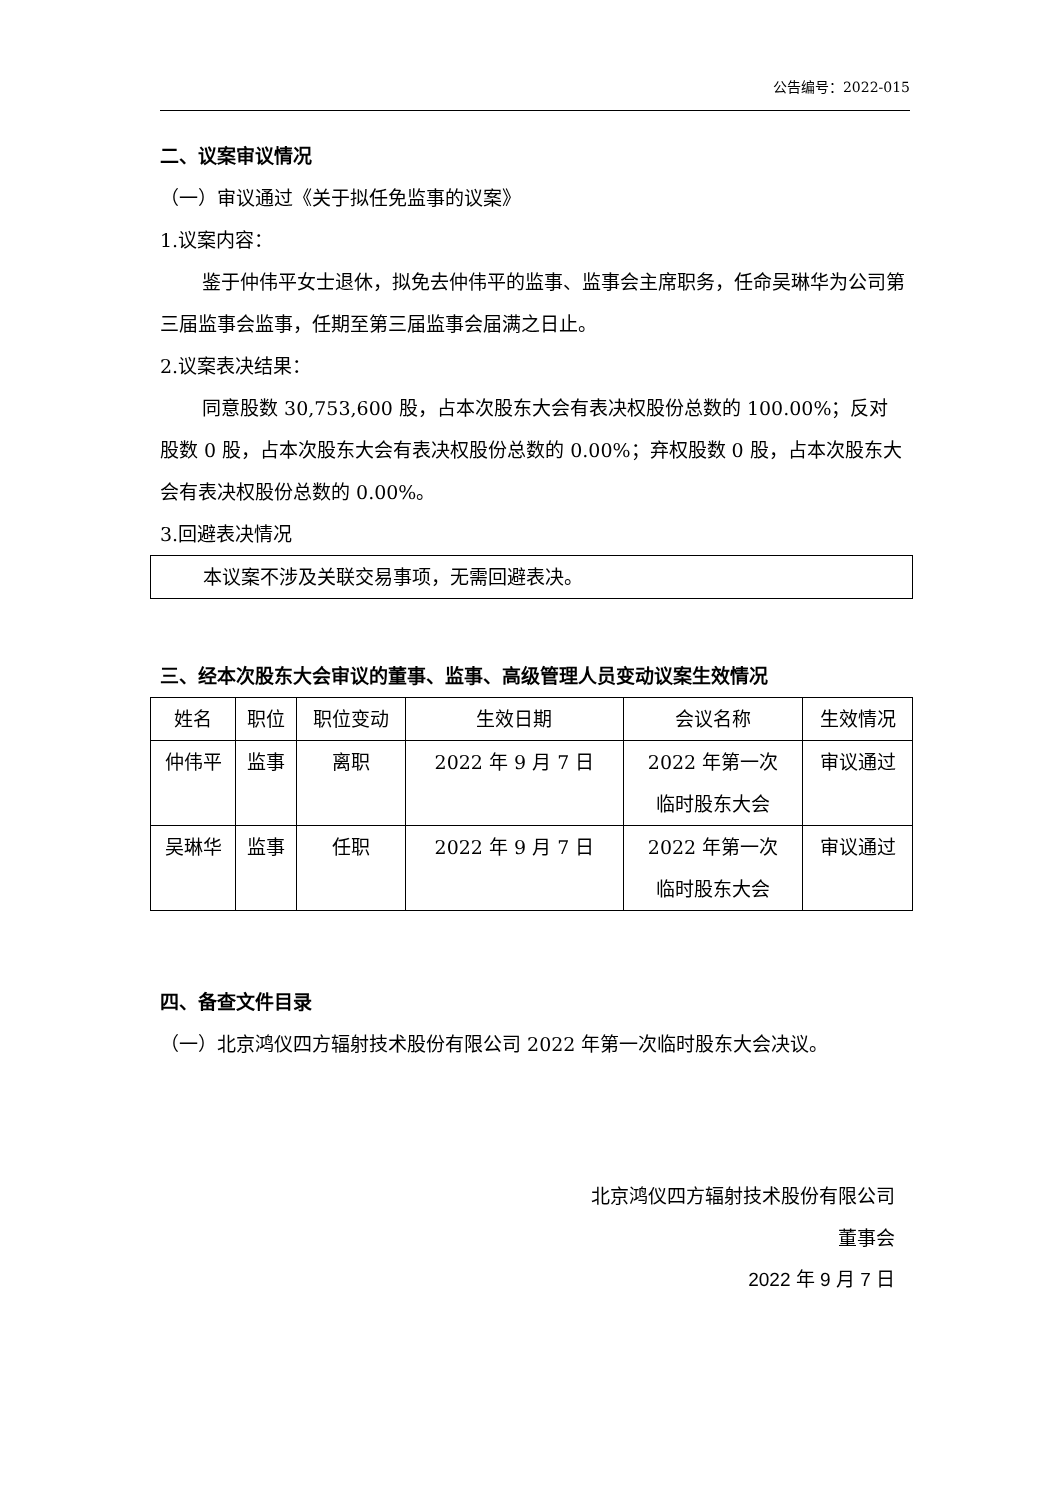公告编号：2022-015
二、议案审议情况
（一）审议通过《关于拟任免监事的议案》
1.议案内容：
鉴于仲伟平女士退休，拟免去仲伟平的监事、监事会主席职务，任命吴琳华为公司第三届监事会监事，任期至第三届监事会届满之日止。
2.议案表决结果：
同意股数 30,753,600 股，占本次股东大会有表决权股份总数的 100.00%；反对股数 0 股，占本次股东大会有表决权股份总数的 0.00%；弃权股数 0 股，占本次股东大会有表决权股份总数的 0.00%。
3.回避表决情况
本议案不涉及关联交易事项，无需回避表决。
三、经本次股东大会审议的董事、监事、高级管理人员变动议案生效情况
| 姓名 | 职位 | 职位变动 | 生效日期 | 会议名称 | 生效情况 |
| --- | --- | --- | --- | --- | --- |
| 仲伟平 | 监事 | 离职 | 2022 年 9 月 7 日 | 2022 年第一次 临时股东大会 | 审议通过 |
| 吴琳华 | 监事 | 任职 | 2022 年 9 月 7 日 | 2022 年第一次 临时股东大会 | 审议通过 |
四、备查文件目录
（一）北京鸿仪四方辐射技术股份有限公司 2022 年第一次临时股东大会决议。
北京鸿仪四方辐射技术股份有限公司
董事会
2022 年 9 月 7 日